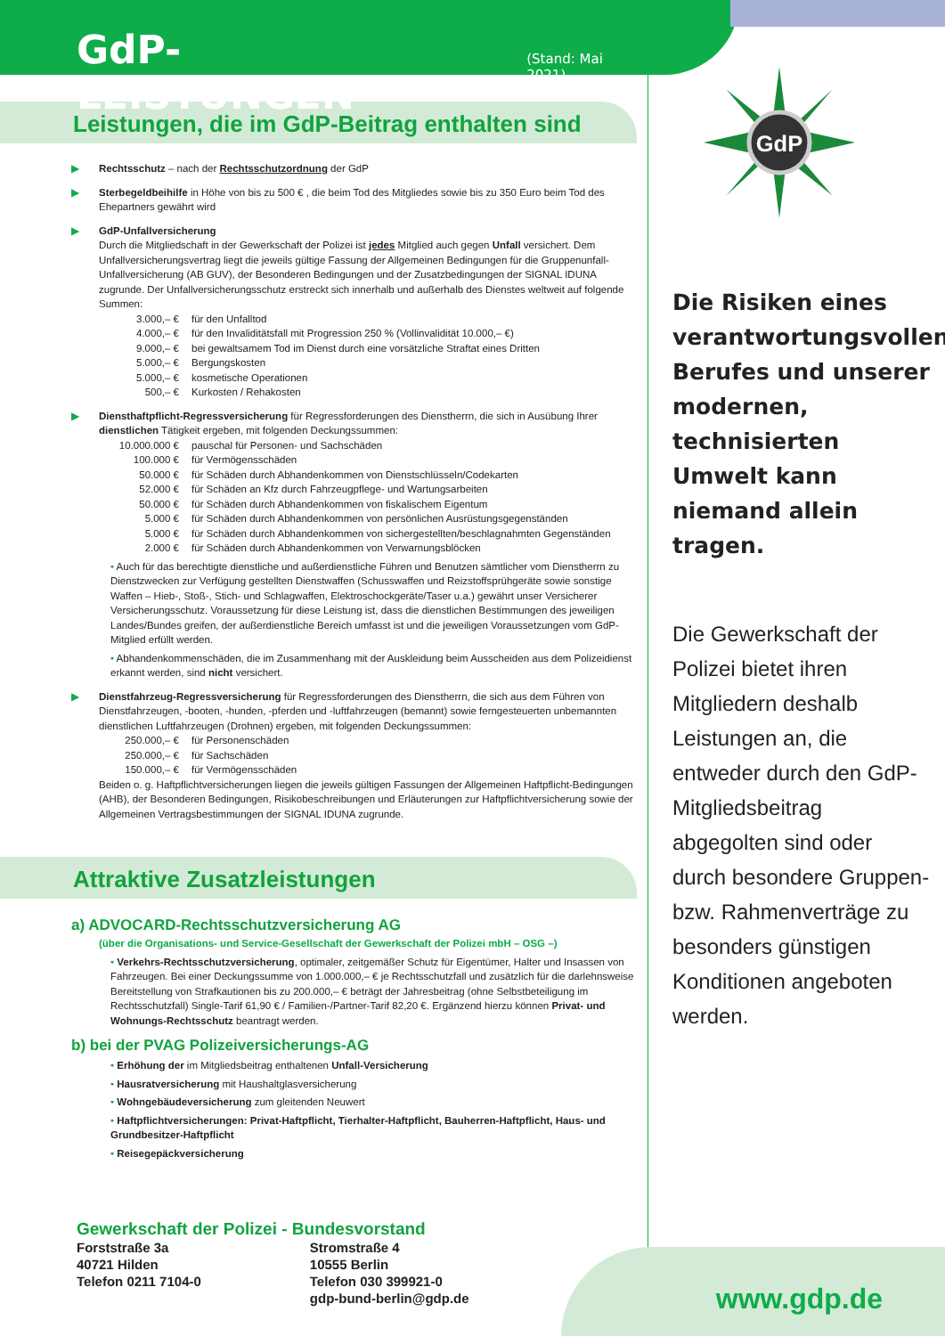GdP
GdP-LEISTUNGEN (Stand: Mai 2021)
Leistungen, die im GdP-Beitrag enthalten sind
▶ Rechtsschutz – nach der Rechtsschutzordnung der GdP
▶ Sterbegeldbeihilfe in Höhe von bis zu 500 € , die beim Tod des Mitgliedes sowie bis zu 350 Euro beim Tod des Ehepartners gewährt wird
▶ GdP-Unfallversicherung
Durch die Mitgliedschaft in der Gewerkschaft der Polizei ist jedes Mitglied auch gegen Unfall versichert. Dem Unfallversicherungsvertrag liegt die jeweils gültige Fassung der Allgemeinen Bedingungen für die Gruppenunfall-Unfallversicherung (AB GUV), der Besonderen Bedingungen und der Zusatzbedingungen der SIGNAL IDUNA zugrunde. Der Unfallversicherungsschutz erstreckt sich innerhalb und außerhalb des Dienstes weltweit auf folgende Summen:
3.000,– €
für den Unfalltod
4.000,– €
für den Invaliditätsfall mit Progression 250 % (Vollinvalidität 10.000,– €)
9.000,– €
bei gewaltsamem Tod im Dienst durch eine vorsätzliche Straftat eines Dritten
5.000,– €
Bergungskosten
5.000,– €
kosmetische Operationen
500,– €
Kurkosten / Rehakosten
▶ Diensthaftpflicht-Regressversicherung für Regressforderungen des Dienstherrn, die sich in Ausübung Ihrer dienstlichen Tätigkeit ergeben, mit folgenden Deckungssummen:
10.000.000 €
pauschal für Personen- und Sachschäden
100.000 €
für Vermögensschäden
50.000 €
für Schäden durch Abhandenkommen von Dienstschlüsseln/Codekarten
52.000 €
für Schäden an Kfz durch Fahrzeugpflege- und Wartungsarbeiten
50.000 €
für Schäden durch Abhandenkommen von fiskalischem Eigentum
5.000 €
für Schäden durch Abhandenkommen von persönlichen Ausrüstungsgegenständen
5.000 €
für Schäden durch Abhandenkommen von sichergestellten/beschlagnahmten Gegenständen
2.000 €
für Schäden durch Abhandenkommen von Verwarnungsblöcken
• Auch für das berechtigte dienstliche und außerdienstliche Führen und Benutzen sämtlicher vom Dienstherrn zu Dienstzwecken zur Verfügung gestellten Dienstwaffen (Schusswaffen und Reizstoffsprühgeräte sowie sonstige Waffen – Hieb-, Stoß-, Stich- und Schlagwaffen, Elektroschockgeräte/Taser u.a.) gewährt unser Versicherer Versicherungsschutz. Voraussetzung für diese Leistung ist, dass die dienstlichen Bestimmungen des jeweiligen Landes/Bundes greifen, der außerdienstliche Bereich umfasst ist und die jeweiligen Voraussetzungen vom GdP-Mitglied erfüllt werden.
• Abhandenkommenschäden, die im Zusammenhang mit der Auskleidung beim Ausscheiden aus dem Polizeidienst erkannt werden, sind nicht versichert.
▶ Dienstfahrzeug-Regressversicherung für Regressforderungen des Dienstherrn, die sich aus dem Führen von Dienstfahrzeugen, -booten, -hunden, -pferden und -luftfahrzeugen (bemannt) sowie ferngesteuerten unbemannten dienstlichen Luftfahrzeugen (Drohnen) ergeben, mit folgenden Deckungssummen:
250.000,– €
für Personenschäden
250.000,– €
für Sachschäden
150.000,– €
für Vermögensschäden
Beiden o. g. Haftpflichtversicherungen liegen die jeweils gültigen Fassungen der Allgemeinen Haftpflicht-Bedingungen (AHB), der Besonderen Bedingungen, Risikobeschreibungen und Erläuterungen zur Haftpflichtversicherung sowie der Allgemeinen Vertragsbestimmungen der SIGNAL IDUNA zugrunde.
Attraktive Zusatzleistungen
a) ADVOCARD-Rechtsschutzversicherung AG
(über die Organisations- und Service-Gesellschaft der Gewerkschaft der Polizei mbH – OSG –)
• Verkehrs-Rechtsschutzversicherung, optimaler, zeitgemäßer Schutz für Eigentümer, Halter und Insassen von Fahrzeugen. Bei einer Deckungssumme von 1.000.000,– € je Rechtsschutzfall und zusätzlich für die darlehnsweise Bereitstellung von Strafkautionen bis zu 200.000,– € beträgt der Jahresbeitrag (ohne Selbstbeteiligung im Rechtsschutzfall) Single-Tarif 61,90 € / Familien-/Partner-Tarif 82,20 €. Ergänzend hierzu können Privat- und Wohnungs-Rechtsschutz beantragt werden.
b) bei der PVAG Polizeiversicherungs-AG
• Erhöhung der im Mitgliedsbeitrag enthaltenen Unfall-Versicherung
• Hausratversicherung mit Haushaltglasversicherung
• Wohngebäudeversicherung zum gleitenden Neuwert
• Haftpflichtversicherungen: Privat-Haftpflicht, Tierhalter-Haftpflicht, Bauherren-Haftpflicht, Haus- und Grundbesitzer-Haftpflicht
• Reisegepäckversicherung
Die Risiken eines verantwortungsvollen Berufes und unserer modernen, technisierten Umwelt kann niemand allein tragen.
Die Gewerkschaft der Polizei bietet ihren Mitgliedern deshalb Leistungen an, die entweder durch den GdP-Mitgliedsbeitrag abgegolten sind oder durch besondere Gruppen- bzw. Rahmenverträge zu besonders günstigen Konditionen angeboten werden.
www.gdp.de
Gewerkschaft der Polizei - Bundesvorstand
Forststraße 3a
40721 Hilden
Telefon 0211 7104-0
Stromstraße 4
10555 Berlin
Telefon 030 399921-0
gdp-bund-berlin@gdp.de